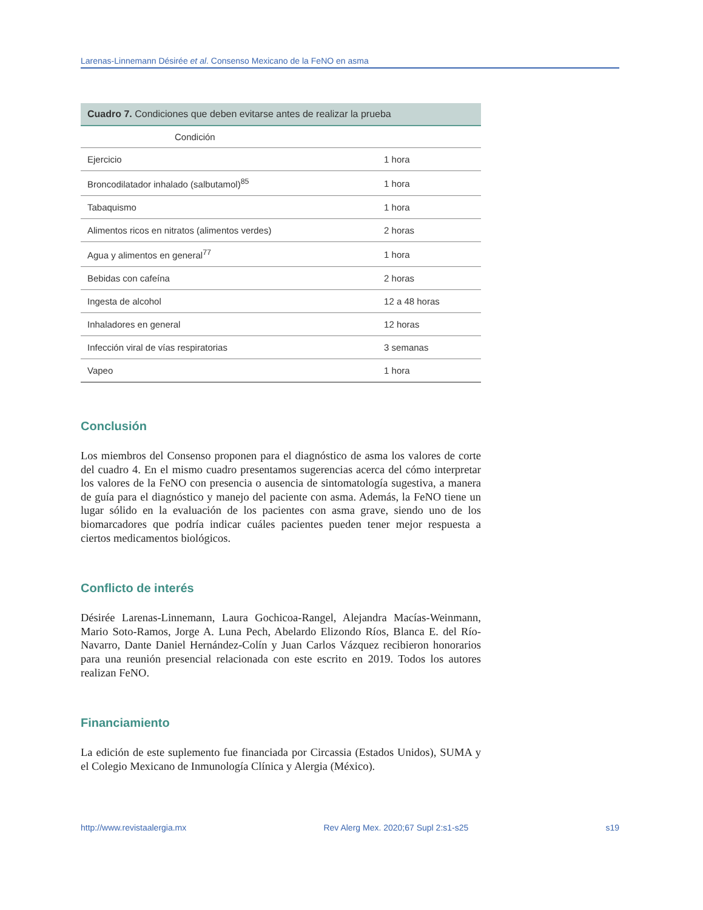Larenas-Linnemann Désirée et al. Consenso Mexicano de la FeNO en asma
Cuadro 7. Condiciones que deben evitarse antes de realizar la prueba
| Condición | |
| --- | --- |
| Ejercicio | 1 hora |
| Broncodilatador inhalado (salbutamol)<sup>85</sup> | 1 hora |
| Tabaquismo | 1 hora |
| Alimentos ricos en nitratos (alimentos verdes) | 2 horas |
| Agua y alimentos en general<sup>77</sup> | 1 hora |
| Bebidas con cafeína | 2 horas |
| Ingesta de alcohol | 12 a 48 horas |
| Inhaladores en general | 12 horas |
| Infección viral de vías respiratorias | 3 semanas |
| Vapeo | 1 hora |
Conclusión
Los miembros del Consenso proponen para el diagnóstico de asma los valores de corte del cuadro 4. En el mismo cuadro presentamos sugerencias acerca del cómo interpretar los valores de la FeNO con presencia o ausencia de sintomatología sugestiva, a manera de guía para el diagnóstico y manejo del paciente con asma. Además, la FeNO tiene un lugar sólido en la evaluación de los pacientes con asma grave, siendo uno de los biomarcadores que podría indicar cuáles pacientes pueden tener mejor respuesta a ciertos medicamentos biológicos.
Conflicto de interés
Désirée Larenas-Linnemann, Laura Gochicoa-Rangel, Alejandra Macías-Weinmann, Mario Soto-Ramos, Jorge A. Luna Pech, Abelardo Elizondo Ríos, Blanca E. del Río-Navarro, Dante Daniel Hernández-Colín y Juan Carlos Vázquez recibieron honorarios para una reunión presencial relacionada con este escrito en 2019. Todos los autores realizan FeNO.
Financiamiento
La edición de este suplemento fue financiada por Circassia (Estados Unidos), SUMA y el Colegio Mexicano de Inmunología Clínica y Alergia (México).
http://www.revistaalergia.mx Rev Alerg Mex. 2020;67 Supl 2:s1-s25 s19